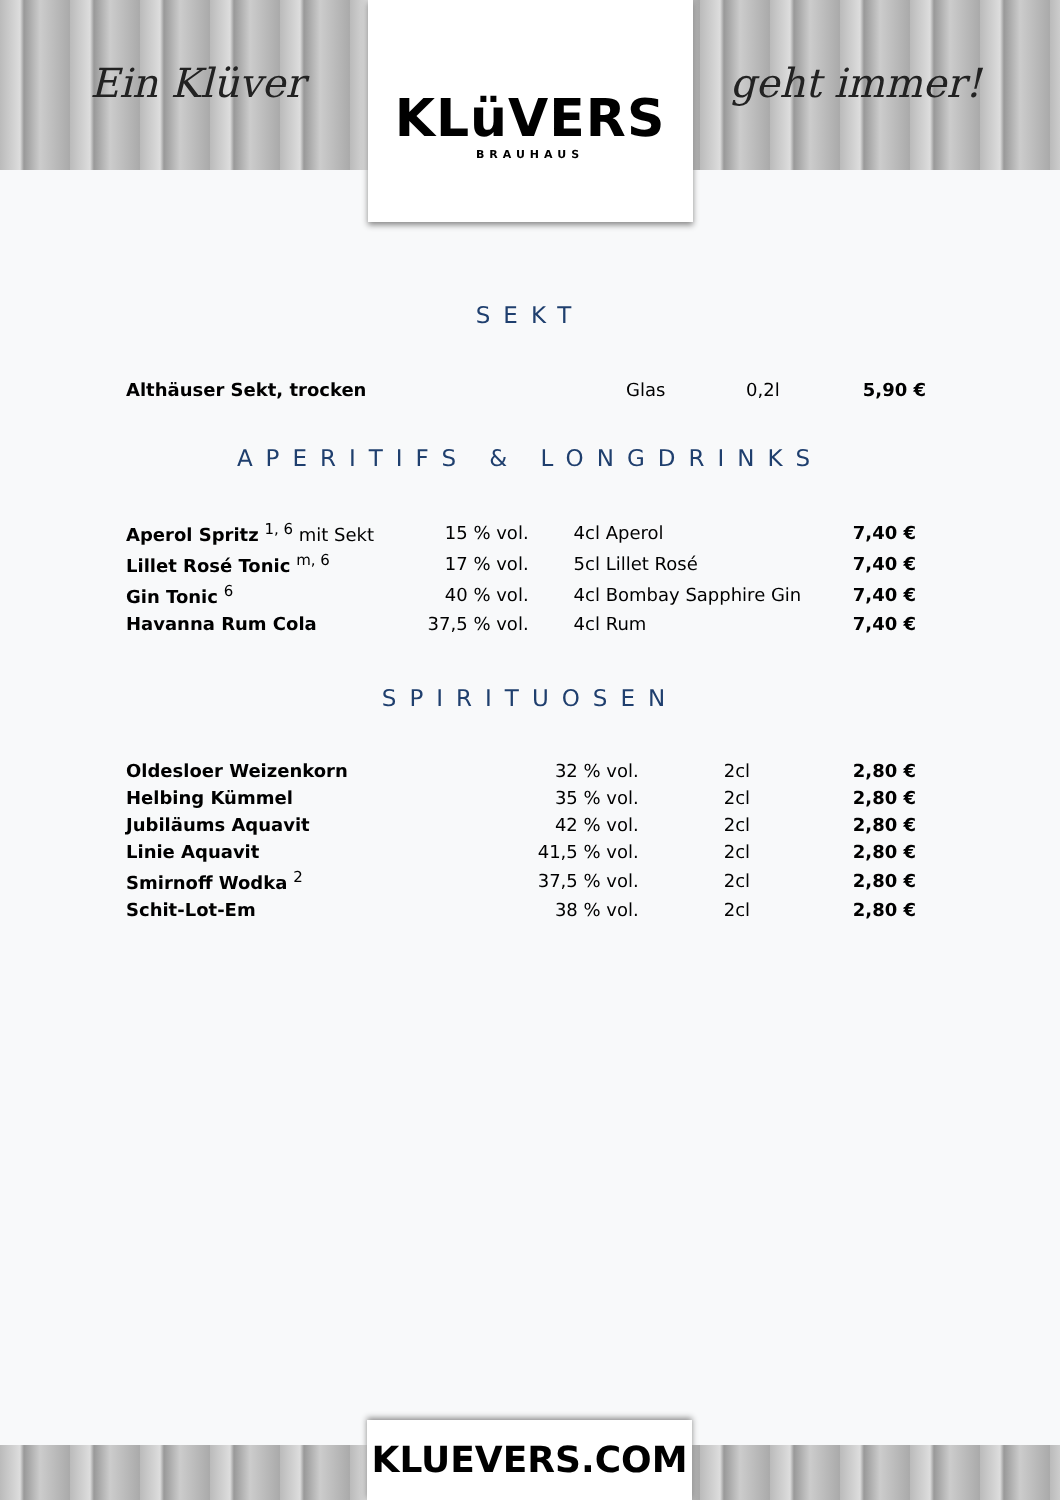Ein Klüver geht immer!
KLüVERS
BRAUHAUS
SEKT
| Althäuser Sekt, trocken | Glas | 0,2l | 5,90 € |
APERITIFS & LONGDRINKS
| Aperol Spritz <sup>1, 6</sup> mit Sekt | 15 % vol. | 4cl Aperol | 7,40 € |
| Lillet Rosé Tonic <sup>m, 6</sup> | 17 % vol. | 5cl Lillet Rosé | 7,40 € |
| Gin Tonic <sup>6</sup> | 40 % vol. | 4cl Bombay Sapphire Gin | 7,40 € |
| Havanna Rum Cola | 37,5 % vol. | 4cl Rum | 7,40 € |
SPIRITUOSEN
| Oldesloer Weizenkorn | 32 % vol. | 2cl | 2,80 € |
| Helbing Kümmel | 35 % vol. | 2cl | 2,80 € |
| Jubiläums Aquavit | 42 % vol. | 2cl | 2,80 € |
| Linie Aquavit | 41,5 % vol. | 2cl | 2,80 € |
| Smirnoff Wodka <sup>2</sup> | 37,5 % vol. | 2cl | 2,80 € |
| Schit-Lot-Em | 38 % vol. | 2cl | 2,80 € |
KLUEVERS.COM